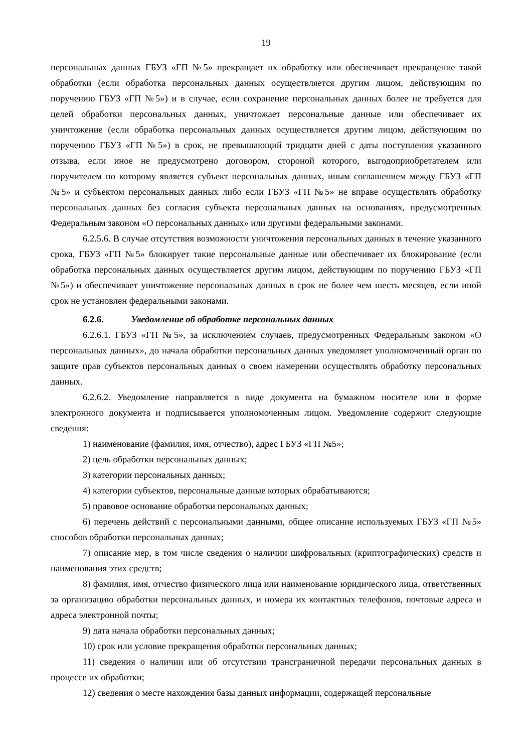19
персональных данных ГБУЗ «ГП №5» прекращает их обработку или обеспечивает прекращение такой обработки (если обработка персональных данных осуществляется другим лицом, действующим по поручению ГБУЗ «ГП №5») и в случае, если сохранение персональных данных более не требуется для целей обработки персональных данных, уничтожает персональные данные или обеспечивает их уничтожение (если обработка персональных данных осуществляется другим лицом, действующим по поручению ГБУЗ «ГП №5») в срок, не превышающий тридцати дней с даты поступления указанного отзыва, если иное не предусмотрено договором, стороной которого, выгодоприобретателем или поручителем по которому является субъект персональных данных, иным соглашением между ГБУЗ «ГП №5» и субъектом персональных данных либо если ГБУЗ «ГП №5» не вправе осуществлять обработку персональных данных без согласия субъекта персональных данных на основаниях, предусмотренных Федеральным законом «О персональных данных» или другими федеральными законами.
6.2.5.6. В случае отсутствия возможности уничтожения персональных данных в течение указанного срока, ГБУЗ «ГП №5» блокирует такие персональные данные или обеспечивает их блокирование (если обработка персональных данных осуществляется другим лицом, действующим по поручению ГБУЗ «ГП №5») и обеспечивает уничтожение персональных данных в срок не более чем шесть месяцев, если иной срок не установлен федеральными законами.
6.2.6. Уведомление об обработке персональных данных
6.2.6.1. ГБУЗ «ГП №5», за исключением случаев, предусмотренных Федеральным законом «О персональных данных», до начала обработки персональных данных уведомляет уполномоченный орган по защите прав субъектов персональных данных о своем намерении осуществлять обработку персональных данных.
6.2.6.2. Уведомление направляется в виде документа на бумажном носителе или в форме электронного документа и подписывается уполномоченным лицом. Уведомление содержит следующие сведения:
1) наименование (фамилия, имя, отчество), адрес ГБУЗ «ГП №5»;
2) цель обработки персональных данных;
3) категории персональных данных;
4) категории субъектов, персональные данные которых обрабатываются;
5) правовое основание обработки персональных данных;
6) перечень действий с персональными данными, общее описание используемых ГБУЗ «ГП №5» способов обработки персональных данных;
7) описание мер, в том числе сведения о наличии шифровальных (криптографических) средств и наименования этих средств;
8) фамилия, имя, отчество физического лица или наименование юридического лица, ответственных за организацию обработки персональных данных, и номера их контактных телефонов, почтовые адреса и адреса электронной почты;
9) дата начала обработки персональных данных;
10) срок или условие прекращения обработки персональных данных;
11) сведения о наличии или об отсутствии трансграничной передачи персональных данных в процессе их обработки;
12) сведения о месте нахождения базы данных информации, содержащей персональные